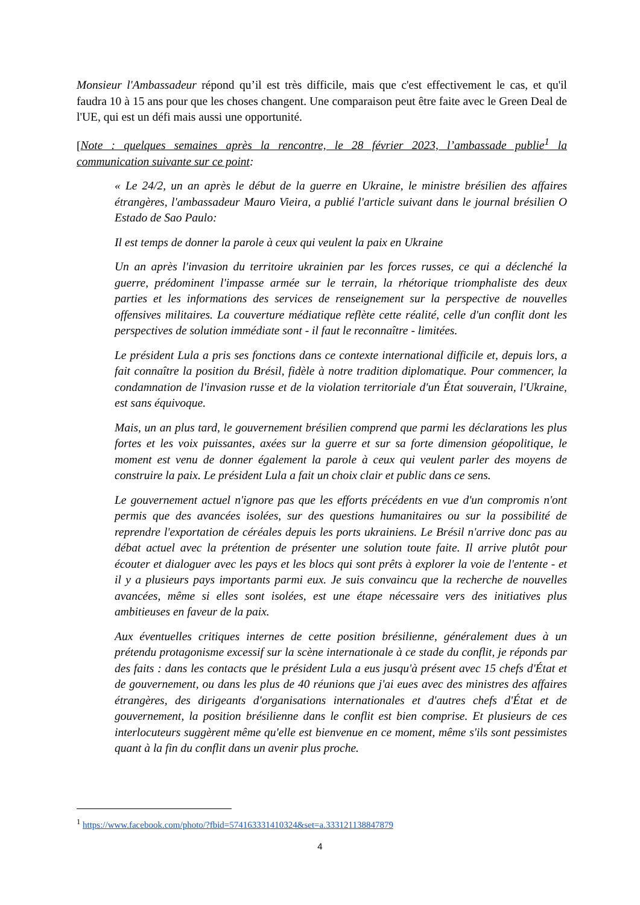Monsieur l'Ambassadeur répond qu’il est très difficile, mais que c'est effectivement le cas, et qu'il faudra 10 à 15 ans pour que les choses changent. Une comparaison peut être faite avec le Green Deal de l'UE, qui est un défi mais aussi une opportunité.
[Note : quelques semaines après la rencontre, le 28 février 2023, l’ambassade publie<sup>1</sup> la communication suivante sur ce point:
« Le 24/2, un an après le début de la guerre en Ukraine, le ministre brésilien des affaires étrangères, l'ambassadeur Mauro Vieira, a publié l'article suivant dans le journal brésilien O Estado de Sao Paulo:
Il est temps de donner la parole à ceux qui veulent la paix en Ukraine
Un an après l'invasion du territoire ukrainien par les forces russes, ce qui a déclenché la guerre, prédominent l'impasse armée sur le terrain, la rhétorique triomphaliste des deux parties et les informations des services de renseignement sur la perspective de nouvelles offensives militaires. La couverture médiatique reflète cette réalité, celle d'un conflit dont les perspectives de solution immédiate sont - il faut le reconnaître - limitées.
Le président Lula a pris ses fonctions dans ce contexte international difficile et, depuis lors, a fait connaître la position du Brésil, fidèle à notre tradition diplomatique. Pour commencer, la condamnation de l'invasion russe et de la violation territoriale d'un État souverain, l'Ukraine, est sans équivoque.
Mais, un an plus tard, le gouvernement brésilien comprend que parmi les déclarations les plus fortes et les voix puissantes, axées sur la guerre et sur sa forte dimension géopolitique, le moment est venu de donner également la parole à ceux qui veulent parler des moyens de construire la paix. Le président Lula a fait un choix clair et public dans ce sens.
Le gouvernement actuel n'ignore pas que les efforts précédents en vue d'un compromis n'ont permis que des avancées isolées, sur des questions humanitaires ou sur la possibilité de reprendre l'exportation de céréales depuis les ports ukrainiens. Le Brésil n'arrive donc pas au débat actuel avec la prétention de présenter une solution toute faite. Il arrive plutôt pour écouter et dialoguer avec les pays et les blocs qui sont prêts à explorer la voie de l'entente - et il y a plusieurs pays importants parmi eux. Je suis convaincu que la recherche de nouvelles avancées, même si elles sont isolées, est une étape nécessaire vers des initiatives plus ambitieuses en faveur de la paix.
Aux éventuelles critiques internes de cette position brésilienne, généralement dues à un prétendu protagonisme excessif sur la scène internationale à ce stade du conflit, je réponds par des faits : dans les contacts que le président Lula a eus jusqu'à présent avec 15 chefs d'État et de gouvernement, ou dans les plus de 40 réunions que j'ai eues avec des ministres des affaires étrangères, des dirigeants d'organisations internationales et d'autres chefs d'État et de gouvernement, la position brésilienne dans le conflit est bien comprise. Et plusieurs de ces interlocuteurs suggèrent même qu'elle est bienvenue en ce moment, même s'ils sont pessimistes quant à la fin du conflit dans un avenir plus proche.
<sup>1</sup> https://www.facebook.com/photo/?fbid=574163331410324&set=a.333121138847879
4